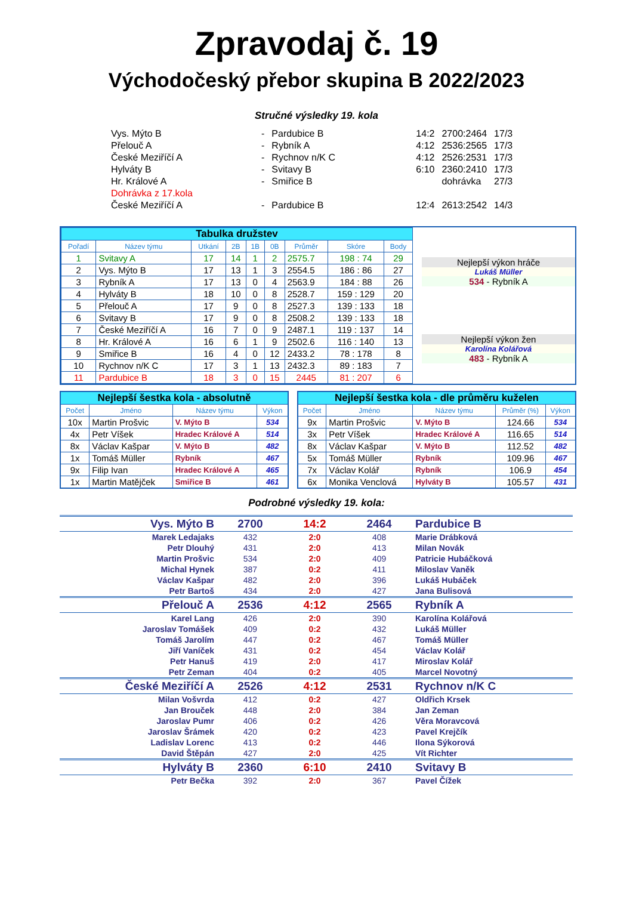Zpravodaj č. 19
Východočeský přebor skupina B 2022/2023
Stručné výsledky 19. kola
| Vys. Mýto B | - | Pardubice B | 14:2 | 2700:2464 | 17/3 |
| Přelouč A | - | Rybník A | 4:12 | 2536:2565 | 17/3 |
| České Meziříčí A | - | Rychnov n/K C | 4:12 | 2526:2531 | 17/3 |
| Hylváty B | - | Svitavy B | 6:10 | 2360:2410 | 17/3 |
| Hr. Králové A | - | Smiřice B | | dohrávka | 27/3 |
| Dohrávka z 17.kola | | | | | |
| České Meziříčí A | - | Pardubice B | 12:4 | 2613:2542 | 14/3 |
| Tabulka družstev | | | | | | | | |
| Pořadí | Název týmu | Utkání | 2B | 1B | 0B | Průměr | Skóre | Body |
| 1 | Svitavy A | 17 | 14 | 1 | 2 | 2575.7 | 198 : 74 | 29 |
| 2 | Vys. Mýto B | 17 | 13 | 1 | 3 | 2554.5 | 186 : 86 | 27 |
| 3 | Rybník A | 17 | 13 | 0 | 4 | 2563.9 | 184 : 88 | 26 |
| 4 | Hylváty B | 18 | 10 | 0 | 8 | 2528.7 | 159 : 129 | 20 |
| 5 | Přelouč A | 17 | 9 | 0 | 8 | 2527.3 | 139 : 133 | 18 |
| 6 | Svitavy B | 17 | 9 | 0 | 8 | 2508.2 | 139 : 133 | 18 |
| 7 | České Meziříčí A | 16 | 7 | 0 | 9 | 2487.1 | 119 : 137 | 14 |
| 8 | Hr. Králové A | 16 | 6 | 1 | 9 | 2502.6 | 116 : 140 | 13 |
| 9 | Smiřice B | 16 | 4 | 0 | 12 | 2433.2 | 78 : 178 | 8 |
| 10 | Rychnov n/K C | 17 | 3 | 1 | 13 | 2432.3 | 89 : 183 | 7 |
| 11 | Pardubice B | 18 | 3 | 0 | 15 | 2445 | 81 : 207 | 6 |
Nejlepší výkon hráče
Lukáš Müller
534 - Rybník A
Nejlepší výkon žen
Karolína Kolářová
483 - Rybník A
| Nejlepší šestka kola - absolutně | | | |
| Počet | Jméno | Název týmu | Výkon |
| 10x | Martin Prošvic | V. Mýto B | 534 |
| 4x | Petr Víšek | Hradec Králové A | 514 |
| 8x | Václav Kašpar | V. Mýto B | 482 |
| 1x | Tomáš Müller | Rybník | 467 |
| 9x | Filip Ivan | Hradec Králové A | 465 |
| 1x | Martin Matějček | Smiřice B | 461 |
| Nejlepší šestka kola - dle průměru kuželen | | | | |
| Počet | Jméno | Název týmu | Průměr (%) | Výkon |
| 9x | Martin Prošvic | V. Mýto B | 124.66 | 534 |
| 3x | Petr Víšek | Hradec Králové A | 116.65 | 514 |
| 8x | Václav Kašpar | V. Mýto B | 112.52 | 482 |
| 5x | Tomáš Müller | Rybník | 109.96 | 467 |
| 7x | Václav Kolář | Rybník | 106.9 | 454 |
| 6x | Monika Venclová | Hylváty B | 105.57 | 431 |
Podrobné výsledky 19. kola:
| Vys. Mýto B | 2700 | 14:2 | 2464 | Pardubice B |
| Marek Ledajaks | 432 | 2:0 | 408 | Marie Drábková |
| Petr Dlouhý | 431 | 2:0 | 413 | Milan Novák |
| Martin Prošvic | 534 | 2:0 | 409 | Patricie Hubáčková |
| Michal Hynek | 387 | 0:2 | 411 | Miloslav Vaněk |
| Václav Kašpar | 482 | 2:0 | 396 | Lukáš Hubáček |
| Petr Bartoš | 434 | 2:0 | 427 | Jana Bulisová |
| Přelouč A | 2536 | 4:12 | 2565 | Rybník A |
| Karel Lang | 426 | 2:0 | 390 | Karolína Kolářová |
| Jaroslav Tomášek | 409 | 0:2 | 432 | Lukáš Müller |
| Tomáš Jarolím | 447 | 0:2 | 467 | Tomáš Müller |
| Jiří Vaníček | 431 | 0:2 | 454 | Václav Kolář |
| Petr Hanuš | 419 | 2:0 | 417 | Miroslav Kolář |
| Petr Zeman | 404 | 0:2 | 405 | Marcel Novotný |
| České Meziříčí A | 2526 | 4:12 | 2531 | Rychnov n/K C |
| Milan Vošvrda | 412 | 0:2 | 427 | Oldřich Krsek |
| Jan Brouček | 448 | 2:0 | 384 | Jan Zeman |
| Jaroslav Pumr | 406 | 0:2 | 426 | Věra Moravcová |
| Jaroslav Šrámek | 420 | 0:2 | 423 | Pavel Krejčík |
| Ladislav Lorenc | 413 | 0:2 | 446 | Ilona Sýkorová |
| David Štěpán | 427 | 2:0 | 425 | Vít Richter |
| Hylváty B | 2360 | 6:10 | 2410 | Svitavy B |
| Petr Bečka | 392 | 2:0 | 367 | Pavel Čížek |